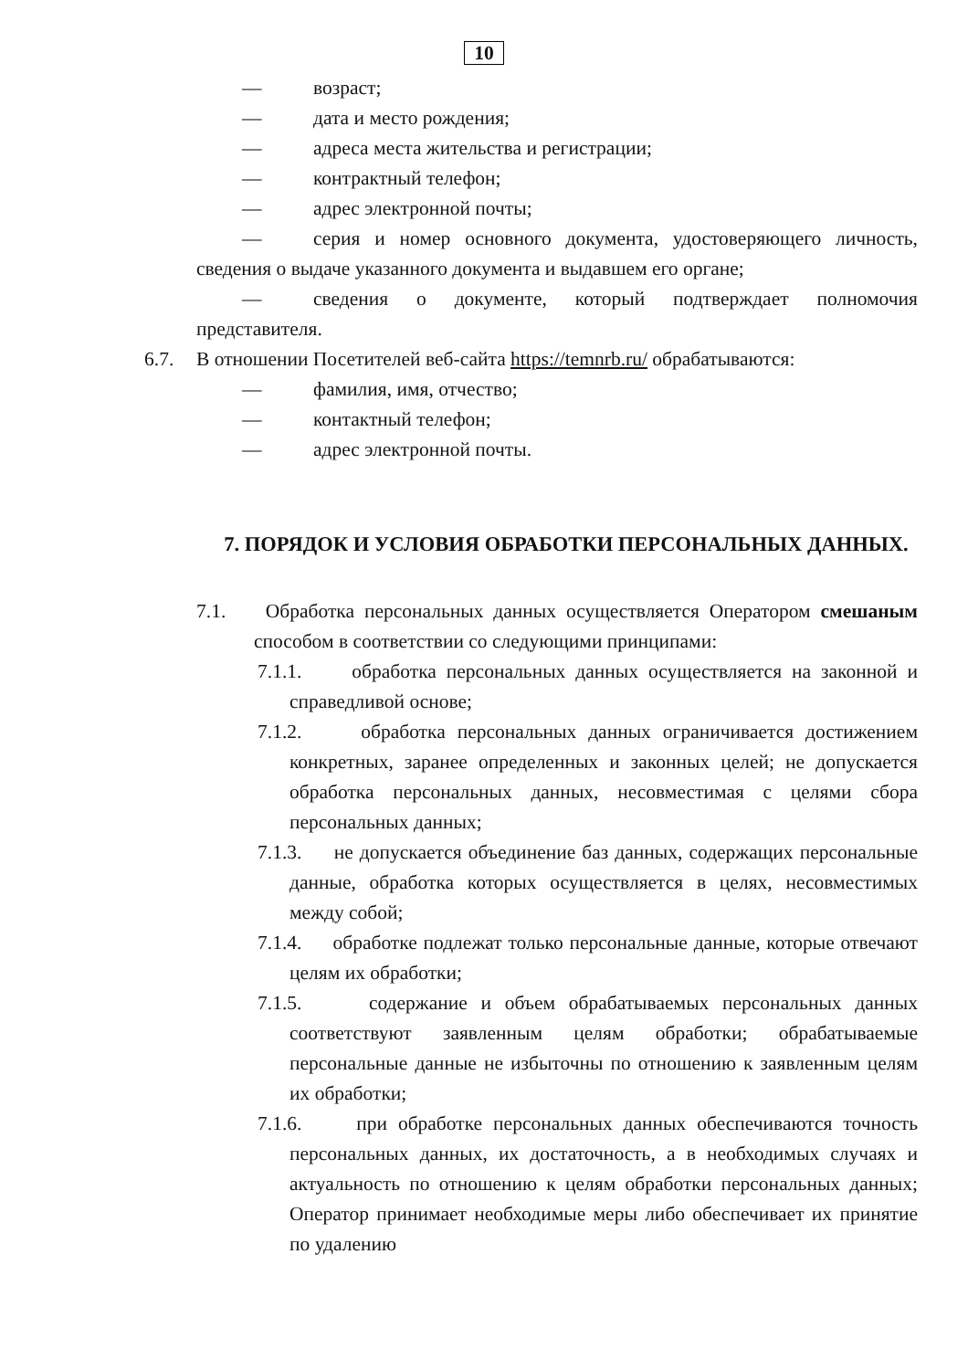10
— возраст;
— дата и место рождения;
— адреса места жительства и регистрации;
— контрактный телефон;
— адрес электронной почты;
— серия и номер основного документа, удостоверяющего личность, сведения о выдаче указанного документа и выдавшем его органе;
— сведения о документе, который подтверждает полномочия представителя.
6.7. В отношении Посетителей веб-сайта https://temnrb.ru/ обрабатываются:
— фамилия, имя, отчество;
— контактный телефон;
— адрес электронной почты.
7. ПОРЯДОК И УСЛОВИЯ ОБРАБОТКИ ПЕРСОНАЛЬНЫХ ДАННЫХ.
7.1. Обработка персональных данных осуществляется Оператором смешаным способом в соответствии со следующими принципами:
7.1.1. обработка персональных данных осуществляется на законной и справедливой основе;
7.1.2. обработка персональных данных ограничивается достижением конкретных, заранее определенных и законных целей; не допускается обработка персональных данных, несовместимая с целями сбора персональных данных;
7.1.3. не допускается объединение баз данных, содержащих персональные данные, обработка которых осуществляется в целях, несовместимых между собой;
7.1.4. обработке подлежат только персональные данные, которые отвечают целям их обработки;
7.1.5. содержание и объем обрабатываемых персональных данных соответствуют заявленным целям обработки; обрабатываемые персональные данные не избыточны по отношению к заявленным целям их обработки;
7.1.6. при обработке персональных данных обеспечиваются точность персональных данных, их достаточность, а в необходимых случаях и актуальность по отношению к целям обработки персональных данных; Оператор принимает необходимые меры либо обеспечивает их принятие по удалению